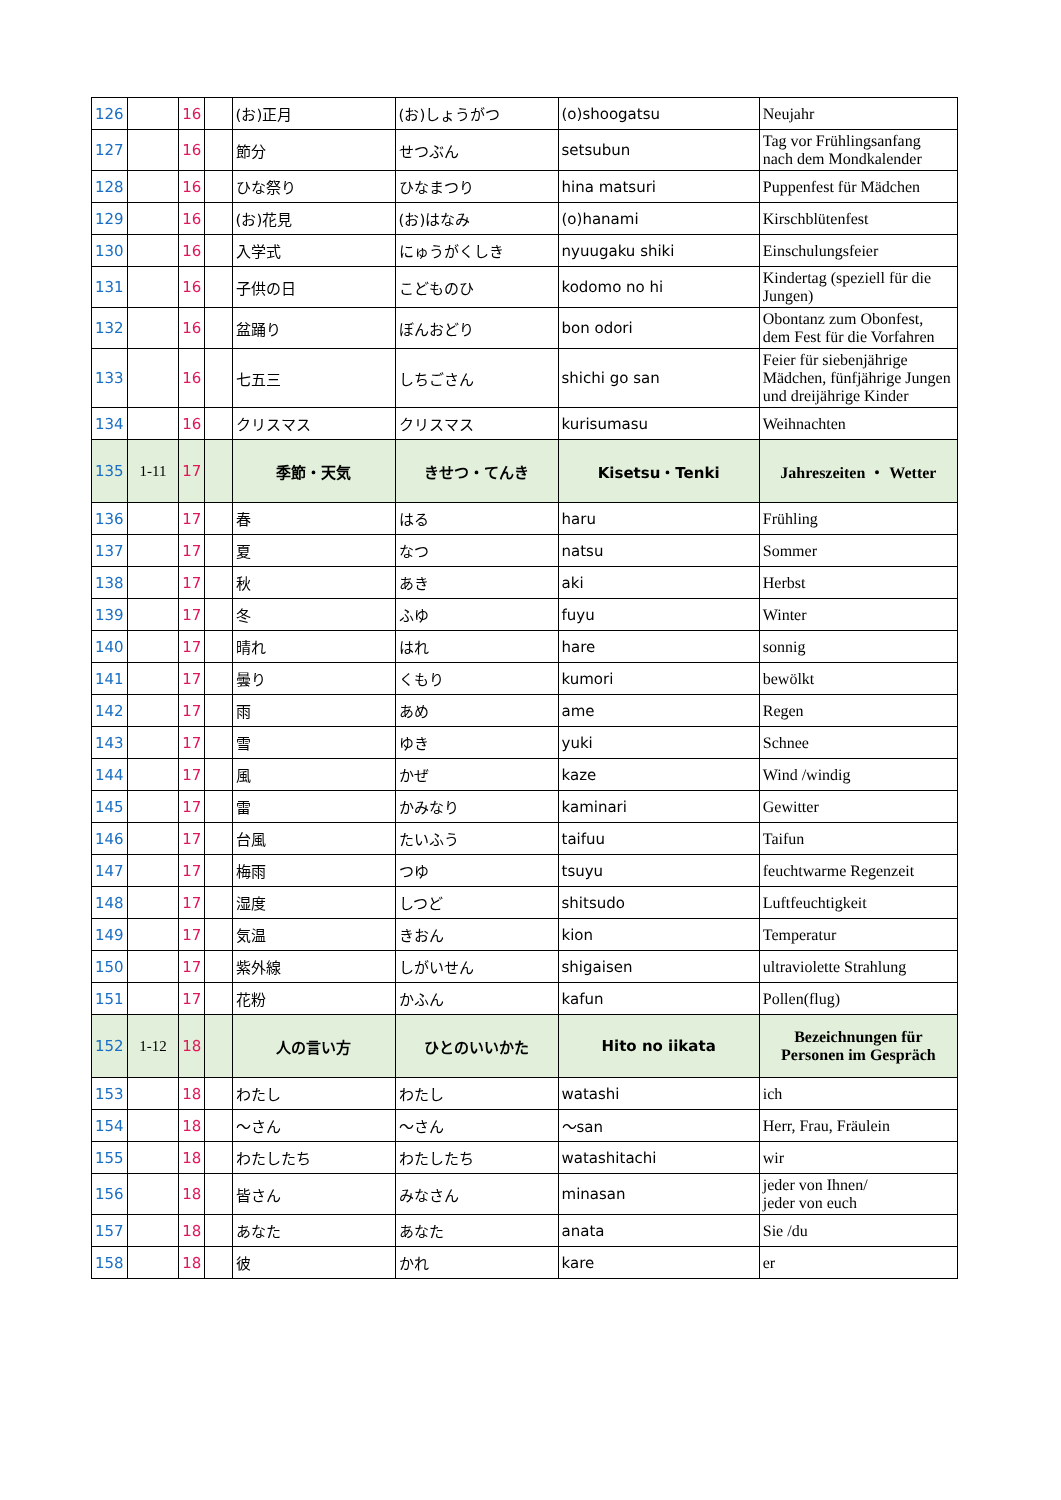| 126 | | 16 | | (お)正月 | (お)しょうがつ | (o)shoogatsu | Neujahr |
| 127 | | 16 | | 節分 | せつぶん | setsubun | Tag vor Frühlingsanfang nach dem Mondkalender |
| 128 | | 16 | | ひな祭り | ひなまつり | hina matsuri | Puppenfest für Mädchen |
| 129 | | 16 | | (お)花見 | (お)はなみ | (o)hanami | Kirschblütenfest |
| 130 | | 16 | | 入学式 | にゅうがくしき | nyuugaku shiki | Einschulungsfeier |
| 131 | | 16 | | 子供の日 | こどものひ | kodomo no hi | Kindertag (speziell für die Jungen) |
| 132 | | 16 | | 盆踊り | ぼんおどり | bon odori | Obontanz zum Obonfest, dem Fest für die Vorfahren |
| 133 | | 16 | | 七五三 | しちごさん | shichi go san | Feier für siebenjährige Mädchen, fünfjährige Jungen und dreijährige Kinder |
| 134 | | 16 | | クリスマス | クリスマス | kurisumasu | Weihnachten |
| 135 | 1-11 | 17 | | 季節・天気 | きせつ・てんき | Kisetsu・Tenki | Jahreszeiten ・ Wetter |
| 136 | | 17 | | 春 | はる | haru | Frühling |
| 137 | | 17 | | 夏 | なつ | natsu | Sommer |
| 138 | | 17 | | 秋 | あき | aki | Herbst |
| 139 | | 17 | | 冬 | ふゆ | fuyu | Winter |
| 140 | | 17 | | 晴れ | はれ | hare | sonnig |
| 141 | | 17 | | 曇り | くもり | kumori | bewölkt |
| 142 | | 17 | | 雨 | あめ | ame | Regen |
| 143 | | 17 | | 雪 | ゆき | yuki | Schnee |
| 144 | | 17 | | 風 | かぜ | kaze | Wind /windig |
| 145 | | 17 | | 雷 | かみなり | kaminari | Gewitter |
| 146 | | 17 | | 台風 | たいふう | taifuu | Taifun |
| 147 | | 17 | | 梅雨 | つゆ | tsuyu | feuchtwarme Regenzeit |
| 148 | | 17 | | 湿度 | しつど | shitsudo | Luftfeuchtigkeit |
| 149 | | 17 | | 気温 | きおん | kion | Temperatur |
| 150 | | 17 | | 紫外線 | しがいせん | shigaisen | ultraviolette Strahlung |
| 151 | | 17 | | 花粉 | かふん | kafun | Pollen(flug) |
| 152 | 1-12 | 18 | | 人の言い方 | ひとのいいかた | Hito no iikata | Bezeichnungen für Personen im Gespräch |
| 153 | | 18 | | わたし | わたし | watashi | ich |
| 154 | | 18 | | ～さん | ～さん | ～san | Herr, Frau, Fräulein |
| 155 | | 18 | | わたしたち | わたしたち | watashitachi | wir |
| 156 | | 18 | | 皆さん | みなさん | minasan | jeder von Ihnen/ jeder von euch |
| 157 | | 18 | | あなた | あなた | anata | Sie /du |
| 158 | | 18 | | 彼 | かれ | kare | er |